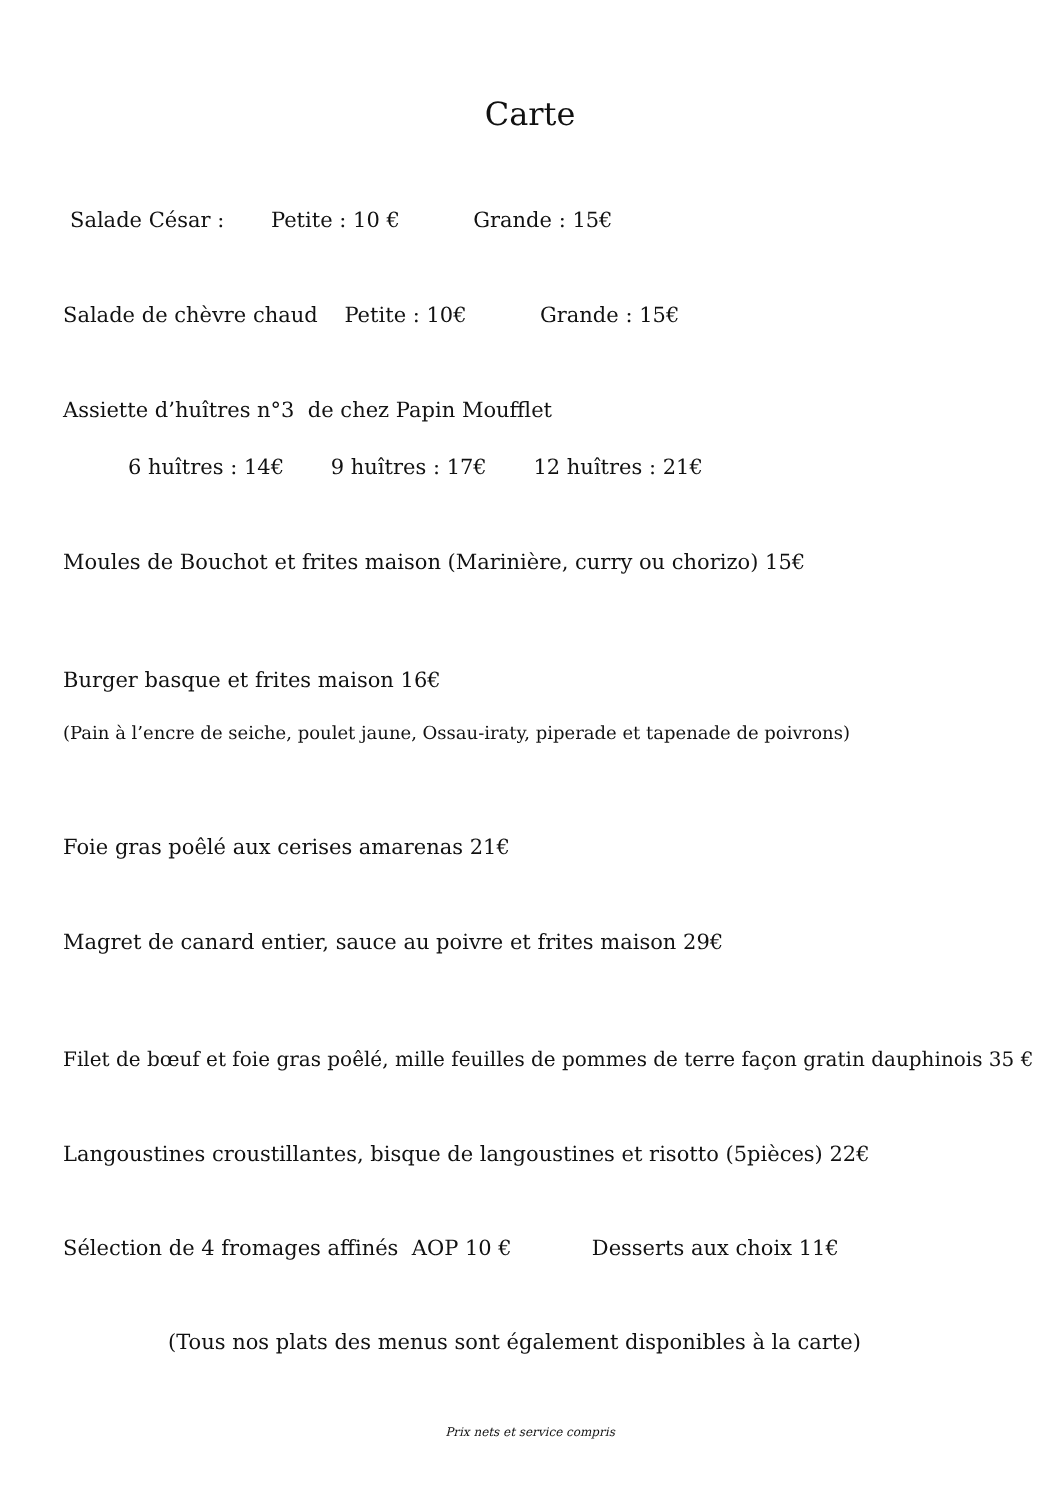Carte
Salade César : Petite : 10 € Grande : 15€
Salade de chèvre chaud Petite : 10€ Grande : 15€
Assiette d’huîtres n°3 de chez Papin Moufflet
6 huîtres : 14€ 9 huîtres : 17€ 12 huîtres : 21€
Moules de Bouchot et frites maison (Marinière, curry ou chorizo) 15€
Burger basque et frites maison 16€
(Pain à l’encre de seiche, poulet jaune, Ossau-iraty, piperade et tapenade de poivrons)
Foie gras poêlé aux cerises amarenas 21€
Magret de canard entier, sauce au poivre et frites maison 29€
Filet de bœuf et foie gras poêlé, mille feuilles de pommes de terre façon gratin dauphinois 35 €
Langoustines croustillantes, bisque de langoustines et risotto (5pièces) 22€
Sélection de 4 fromages affinés AOP 10 € Desserts aux choix 11€
(Tous nos plats des menus sont également disponibles à la carte)
Prix nets et service compris